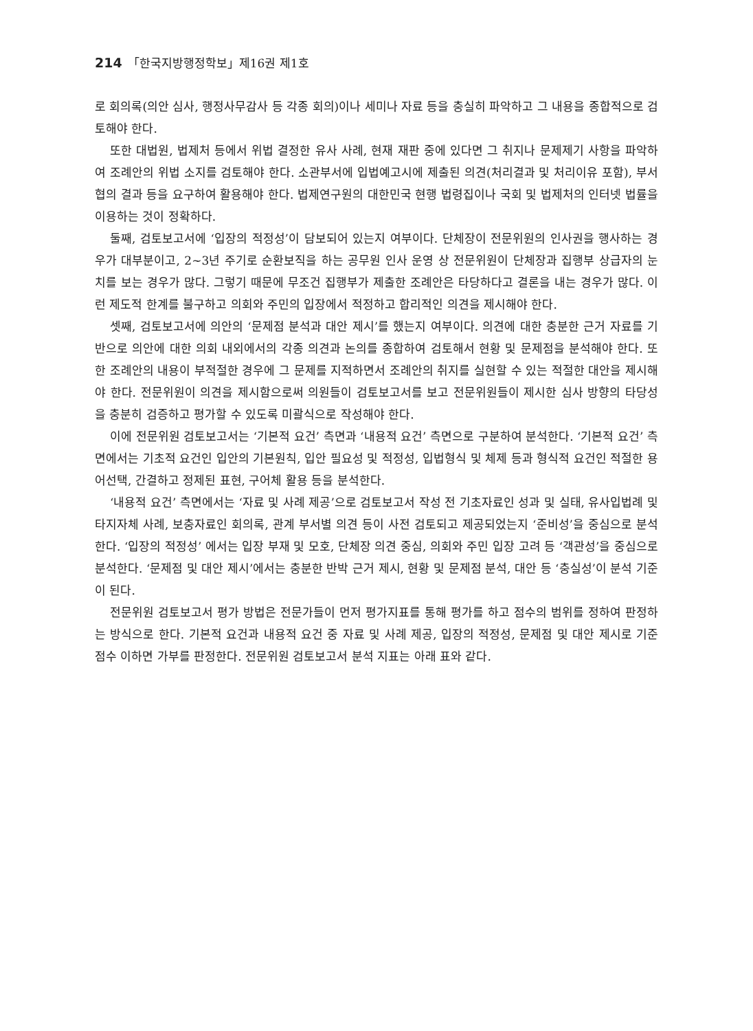214 「한국지방행정학보」제16권 제1호
로 회의록(의안 심사, 행정사무감사 등 각종 회의)이나 세미나 자료 등을 충실히 파악하고 그 내용을 종합적으로 검토해야 한다.
또한 대법원, 법제처 등에서 위법 결정한 유사 사례, 현재 재판 중에 있다면 그 취지나 문제제기 사항을 파악하여 조례안의 위법 소지를 검토해야 한다. 소관부서에 입법예고시에 제출된 의견(처리결과 및 처리이유 포함), 부서협의 결과 등을 요구하여 활용해야 한다. 법제연구원의 대한민국 현행 법령집이나 국회 및 법제처의 인터넷 법률을 이용하는 것이 정확하다.
둘째, 검토보고서에 ‘입장의 적정성’이 담보되어 있는지 여부이다. 단체장이 전문위원의 인사권을 행사하는 경우가 대부분이고, 2~3년 주기로 순환보직을 하는 공무원 인사 운영 상 전문위원이 단체장과 집행부 상급자의 눈치를 보는 경우가 많다. 그렇기 때문에 무조건 집행부가 제출한 조례안은 타당하다고 결론을 내는 경우가 많다. 이런 제도적 한계를 불구하고 의회와 주민의 입장에서 적정하고 합리적인 의견을 제시해야 한다.
셋째, 검토보고서에 의안의 ‘문제점 분석과 대안 제시’를 했는지 여부이다. 의견에 대한 충분한 근거 자료를 기반으로 의안에 대한 의회 내외에서의 각종 의견과 논의를 종합하여 검토해서 현황 및 문제점을 분석해야 한다. 또한 조례안의 내용이 부적절한 경우에 그 문제를 지적하면서 조례안의 취지를 실현할 수 있는 적절한 대안을 제시해야 한다. 전문위원이 의견을 제시함으로써 의원들이 검토보고서를 보고 전문위원들이 제시한 심사 방향의 타당성을 충분히 검증하고 평가할 수 있도록 미괄식으로 작성해야 한다.
이에 전문위원 검토보고서는 ‘기본적 요건’ 측면과 ‘내용적 요건’ 측면으로 구분하여 분석한다. ‘기본적 요건’ 측면에서는 기초적 요건인 입안의 기본원칙, 입안 필요성 및 적정성, 입법형식 및 체제 등과 형식적 요건인 적절한 용어선택, 간결하고 정제된 표현, 구어체 활용 등을 분석한다.
‘내용적 요건’ 측면에서는 ‘자료 및 사례 제공’으로 검토보고서 작성 전 기초자료인 성과 및 실태, 유사입법례 및 타지자체 사례, 보충자료인 회의록, 관계 부서별 의견 등이 사전 검토되고 제공되었는지 ‘준비성’을 중심으로 분석한다. ‘입장의 적정성’ 에서는 입장 부재 및 모호, 단체장 의견 중심, 의회와 주민 입장 고려 등 ‘객관성’을 중심으로 분석한다. ‘문제점 및 대안 제시’에서는 충분한 반박 근거 제시, 현황 및 문제점 분석, 대안 등 ‘충실성’이 분석 기준이 된다.
전문위원 검토보고서 평가 방법은 전문가들이 먼저 평가지표를 통해 평가를 하고 점수의 범위를 정하여 판정하는 방식으로 한다. 기본적 요건과 내용적 요건 중 자료 및 사례 제공, 입장의 적정성, 문제점 및 대안 제시로 기준 점수 이하면 가부를 판정한다. 전문위원 검토보고서 분석 지표는 아래 표와 같다.